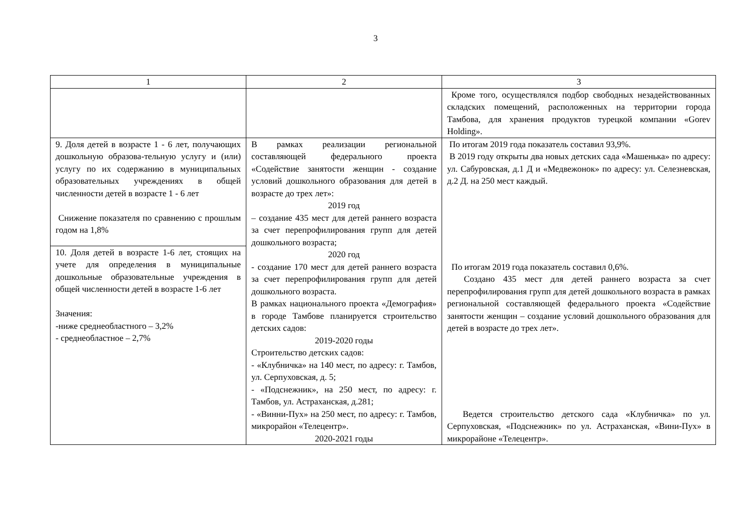3
| 1 | 2 | 3 |
| --- | --- | --- |
| | | Кроме того, осуществлялся подбор свободных незадействованных складских помещений, расположенных на территории города Тамбова, для хранения продуктов турецкой компании «Gorev Holding». |
| 9. Доля детей в возрасте 1 - 6 лет, получающих дошкольную образова-тельную услугу и (или) услугу по их содержанию в муниципальных образовательных учреждениях в общей численности детей в возрасте 1 - 6 лет Снижение показателя по сравнению с прошлым годом на 1,8% | В рамках реализации региональной составляющей федерального проекта «Содействие занятости женщин - создание условий дошкольного образования для детей в возрасте до трех лет»: 2019 год – создание 435 мест для детей раннего возраста за счет перепрофилирования групп для детей дошкольного возраста; 2020 год - создание 170 мест для детей раннего возраста за счет перепрофилирования групп для детей дошкольного возраста. В рамках национального проекта «Демография» в городе Тамбове планируется строительство детских садов: 2019-2020 годы Строительство детских садов: - «Клубничка» на 140 мест, по адресу: г. Тамбов, ул. Серпуховская, д. 5; - «Подснежник», на 250 мест, по адресу: г. Тамбов, ул. Астраханская, д.281; - «Винни-Пух» на 250 мест, по адресу: г. Тамбов, микрорайон «Телецентр». 2020-2021 годы | По итогам 2019 года показатель составил 93,9%. В 2019 году открыты два новых детских сада «Машенька» по адресу: ул. Сабуровская, д.1 Д и «Медвежонок» по адресу: ул. Селезневская, д.2 Д. на 250 мест каждый. По итогам 2019 года показатель составил 0,6%. Создано 435 мест для детей раннего возраста за счет перепрофилирования групп для детей дошкольного возраста в рамках региональной составляющей федерального проекта «Содействие занятости женщин – создание условий дошкольного образования для детей в возрасте до трех лет». Ведется строительство детского сада «Клубничка» по ул. Серпуховская, «Подснежник» по ул. Астраханская, «Вини-Пух» в микрорайоне «Телецентр». |
| 10. Доля детей в возрасте 1-6 лет, стоящих на учете для определения в муниципальные дошкольные образовательные учреждения в общей численности детей в возрасте 1-6 лет Значения: -ниже среднеобластного – 3,2% - среднеобластное – 2,7% | | |